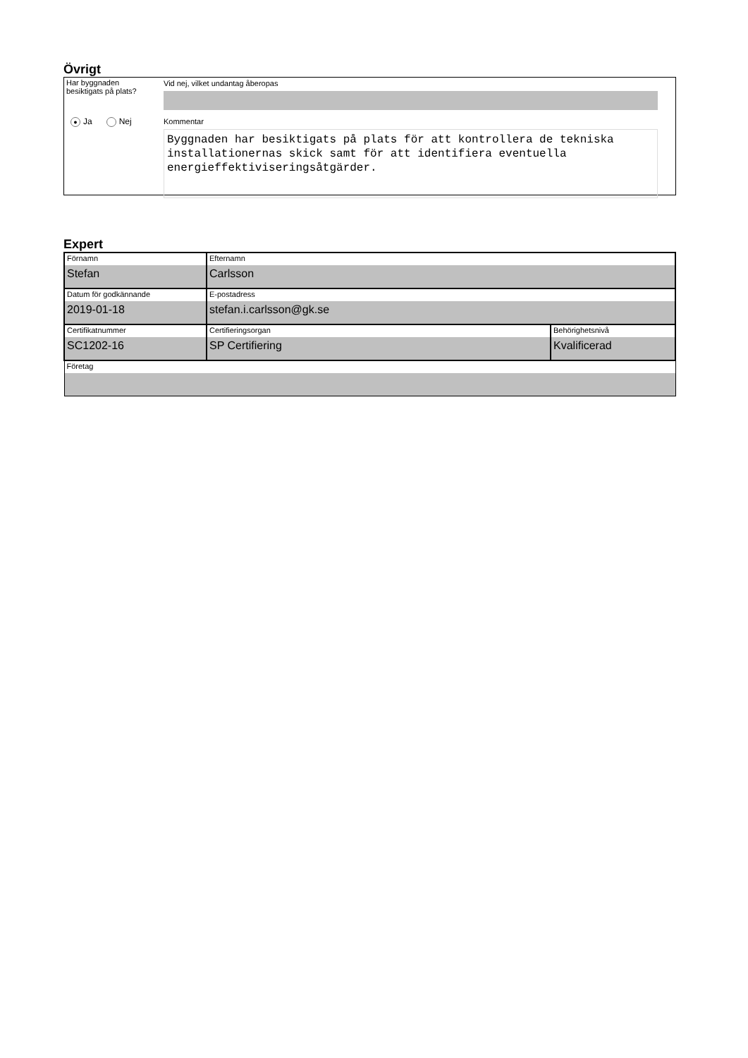Övrigt
Har byggnaden
besiktigats på plats?
● Ja Nej
Vid nej, vilket undantag åberopas
Kommentar
Byggnaden har besiktigats på plats för att kontrollera de tekniska installationernas skick samt för att identifiera eventuella energieffektiviseringsåtgärder.
Expert
| Förnamn Stefan | Efternamn Carlsson | |
| Datum för godkännande 2019-01-18 | E-postadress stefan.i.carlsson@gk.se | |
| Certifikatnummer SC1202-16 | Certifieringsorgan SP Certifiering | Behörighetsnivå Kvalificerad |
| Företag | | |